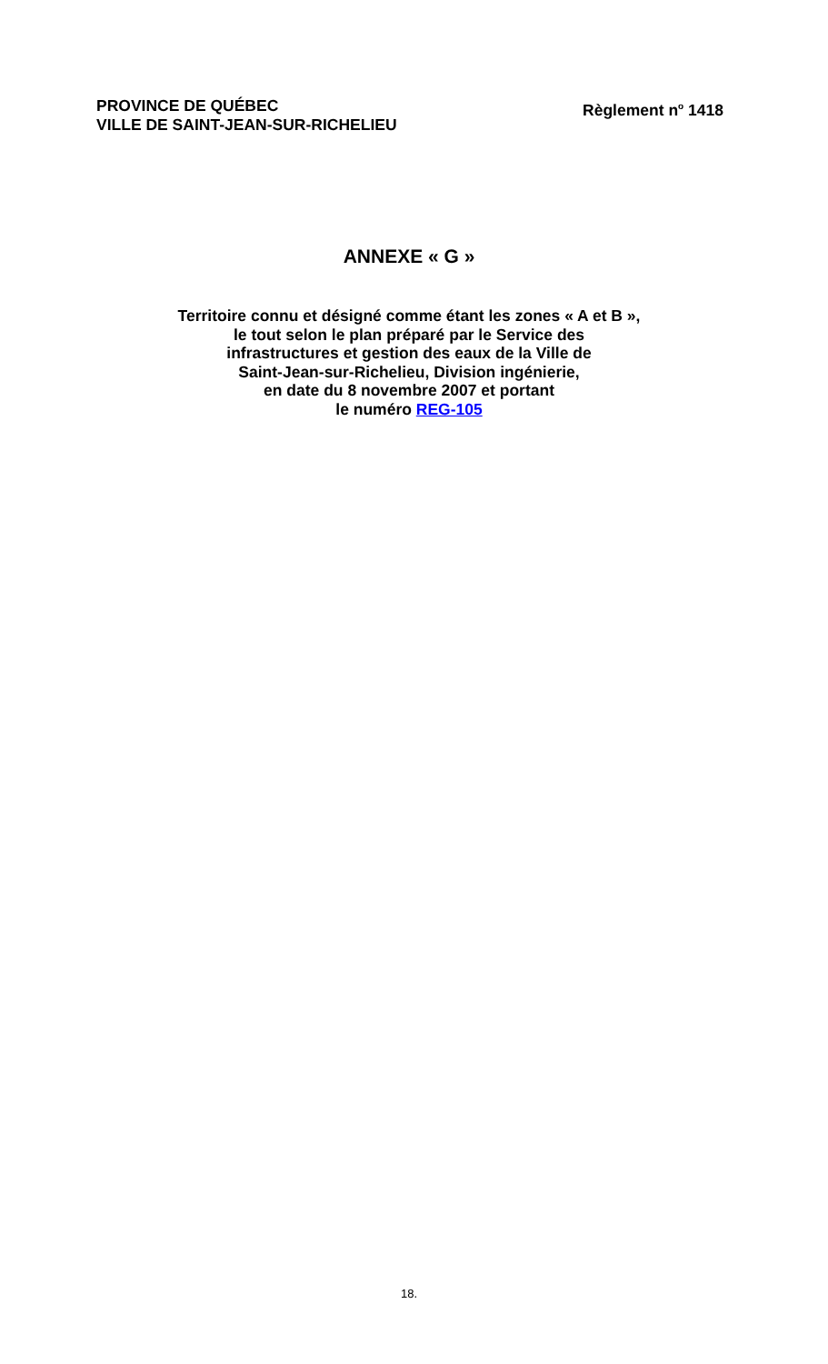PROVINCE DE QUÉBEC
VILLE DE SAINT-JEAN-SUR-RICHELIEU
Règlement n<sup>o</sup> 1418
ANNEXE « G »
Territoire connu et désigné comme étant les zones « A et B »,
le tout selon le plan préparé par le Service des
infrastructures et gestion des eaux de la Ville de
Saint-Jean-sur-Richelieu, Division ingénierie,
en date du 8 novembre 2007 et portant
le numéro REG-105
18.